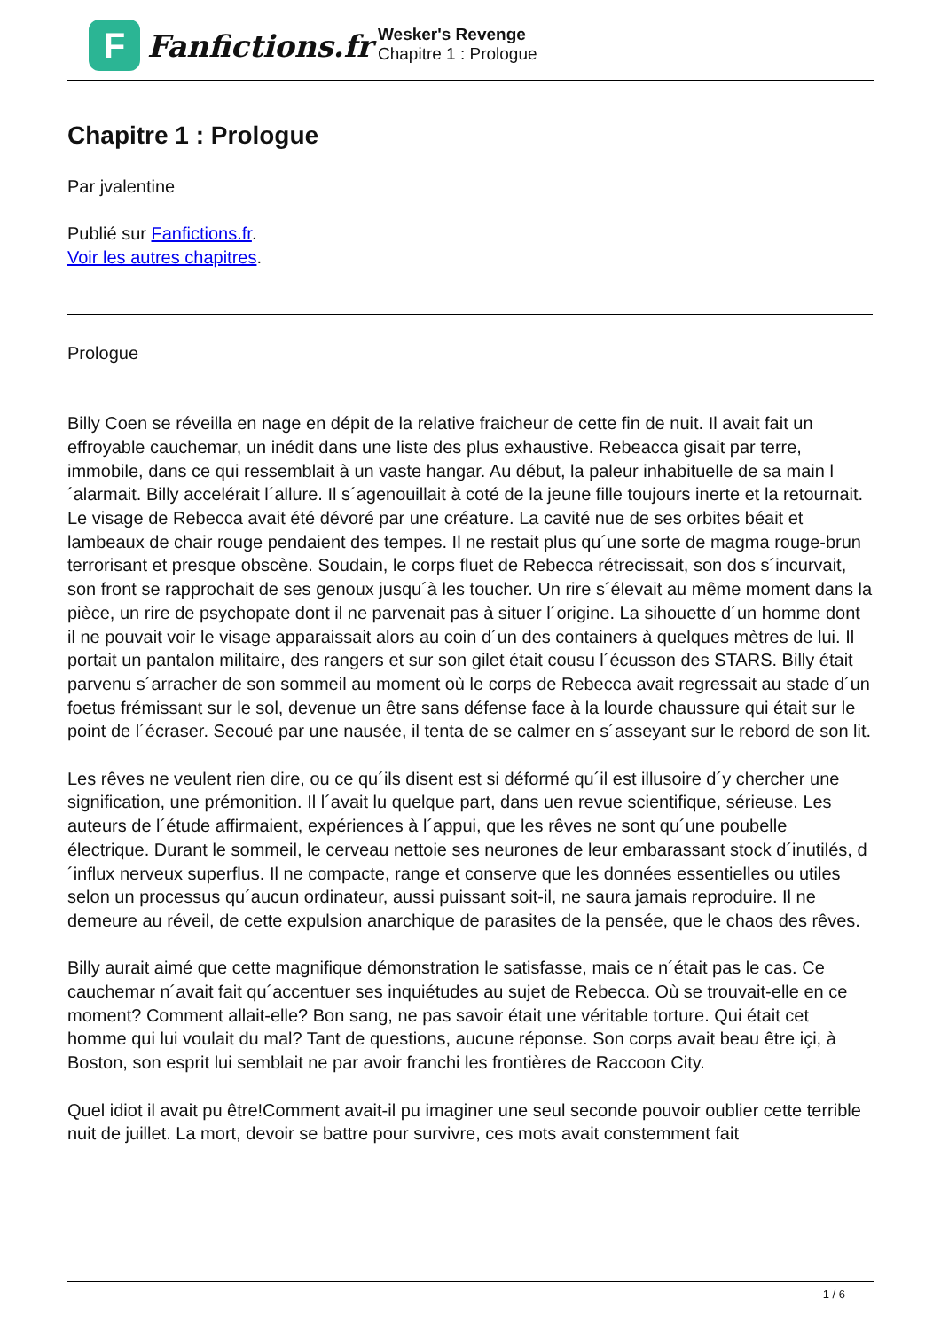F
Fanfictions.fr
Wesker's Revenge
Chapitre 1 : Prologue
Chapitre 1 : Prologue
Par jvalentine
Publié sur Fanfictions.fr.
Voir les autres chapitres.
Prologue
Billy Coen se réveilla en nage en dépit de la relative fraicheur de cette fin de nuit. Il avait fait un effroyable cauchemar, un inédit dans une liste des plus exhaustive. Rebeacca gisait par terre, immobile, dans ce qui ressemblait à un vaste hangar. Au début, la paleur inhabituelle de sa main l´alarmait. Billy accelérait l´allure. Il s´agenouillait à coté de la jeune fille toujours inerte et la retournait. Le visage de Rebecca avait été dévoré par une créature. La cavité nue de ses orbites béait et lambeaux de chair rouge pendaient des tempes. Il ne restait plus qu´une sorte de magma rouge-brun terrorisant et presque obscène. Soudain, le corps fluet de Rebecca rétrecissait, son dos s´incurvait, son front se rapprochait de ses genoux jusqu´à les toucher. Un rire s´élevait au même moment dans la pièce, un rire de psychopate dont il ne parvenait pas à situer l´origine. La sihouette d´un homme dont il ne pouvait voir le visage apparaissait alors au coin d´un des containers à quelques mètres de lui. Il portait un pantalon militaire, des rangers et sur son gilet était cousu l´écusson des STARS. Billy était parvenu s´arracher de son sommeil au moment où le corps de Rebecca avait regressait au stade d´un foetus frémissant sur le sol, devenue un être sans défense face à la lourde chaussure qui était sur le point de l´écraser. Secoué par une nausée, il tenta de se calmer en s´asseyant sur le rebord de son lit.
Les rêves ne veulent rien dire, ou ce qu´ils disent est si déformé qu´il est illusoire d´y chercher une signification, une prémonition. Il l´avait lu quelque part, dans uen revue scientifique, sérieuse. Les auteurs de l´étude affirmaient, expériences à l´appui, que les rêves ne sont qu´une poubelle électrique. Durant le sommeil, le cerveau nettoie ses neurones de leur embarassant stock d´inutilés, d´influx nerveux superflus. Il ne compacte, range et conserve que les données essentielles ou utiles selon un processus qu´aucun ordinateur, aussi puissant soit-il, ne saura jamais reproduire. Il ne demeure au réveil, de cette expulsion anarchique de parasites de la pensée, que le chaos des rêves.
Billy aurait aimé que cette magnifique démonstration le satisfasse, mais ce n´était pas le cas. Ce cauchemar n´avait fait qu´accentuer ses inquiétudes au sujet de Rebecca. Où se trouvait-elle en ce moment? Comment allait-elle? Bon sang, ne pas savoir était une véritable torture. Qui était cet homme qui lui voulait du mal? Tant de questions, aucune réponse. Son corps avait beau être içi, à Boston, son esprit lui semblait ne par avoir franchi les frontières de Raccoon City.
Quel idiot il avait pu être!Comment avait-il pu imaginer une seul seconde pouvoir oublier cette terrible nuit de juillet. La mort, devoir se battre pour survivre, ces mots avait constemment fait
1 / 6